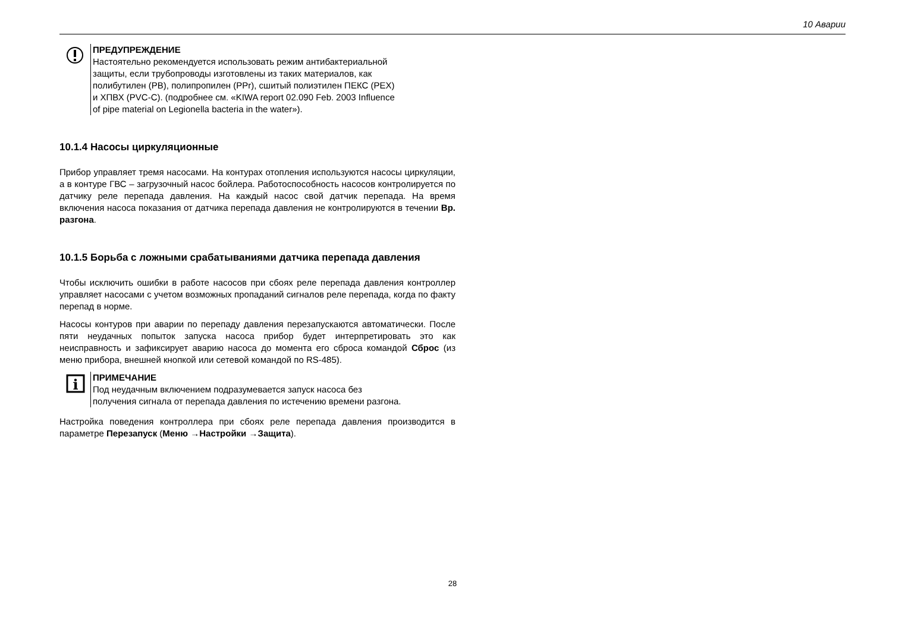10 Аварии
ПРЕДУПРЕЖДЕНИЕ
Настоятельно рекомендуется использовать режим антибактериальной
защиты, если трубопроводы изготовлены из таких материалов, как
полибутилен (PB), полипропилен (PPr), сшитый полиэтилен ПЕКС (PEX)
и ХПВХ (PVC-C). (подробнее см. «KIWA report 02.090 Feb. 2003 Influence
of pipe material on Legionella bacteria in the water»).
10.1.4 Насосы циркуляционные
Прибор управляет тремя насосами. На контурах отопления используются насосы циркуляции, а в контуре ГВС – загрузочный насос бойлера. Работоспособность насосов контролируется по датчику реле перепада давления. На каждый насос свой датчик перепада. На время включения насоса показания от датчика перепада давления не контролируются в течении Вр. разгона.
10.1.5 Борьба с ложными срабатываниями датчика перепада давления
Чтобы исключить ошибки в работе насосов при сбоях реле перепада давления контроллер управляет насосами с учетом возможных пропаданий сигналов реле перепада, когда по факту перепад в норме.
Насосы контуров при аварии по перепаду давления перезапускаются автоматически. После пяти неудачных попыток запуска насоса прибор будет интерпретировать это как неисправность и зафиксирует аварию насоса до момента его сброса командой Сброс (из меню прибора, внешней кнопкой или сетевой командой по RS-485).
i
ПРИМЕЧАНИЕ
Под неудачным включением подразумевается запуск насоса без
получения сигнала от перепада давления по истечению времени разгона.
Настройка поведения контроллера при сбоях реле перепада давления производится в параметре Перезапуск (Меню →Настройки →Защита).
28